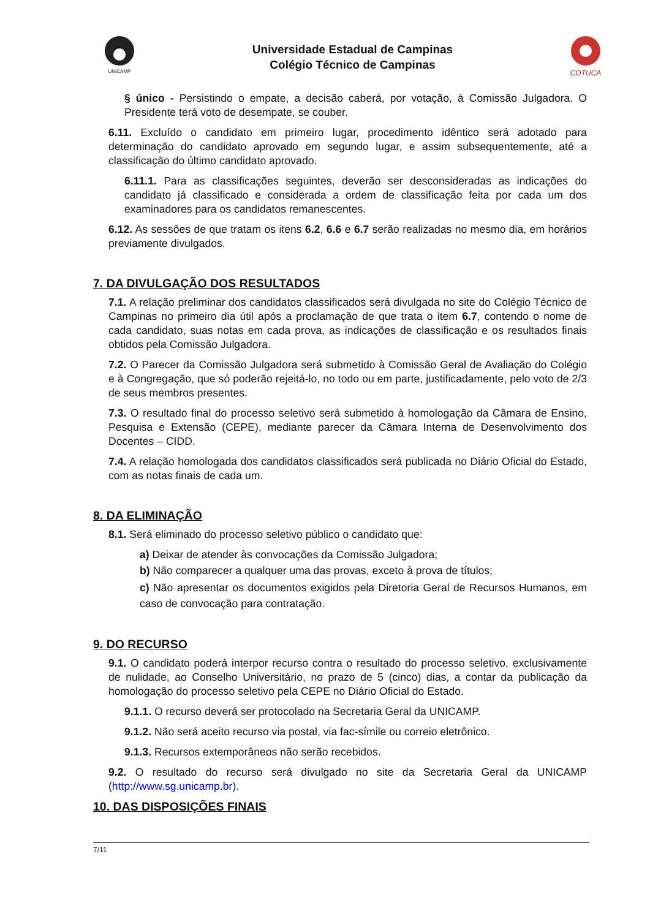UNICAMP
Universidade Estadual de Campinas
Colégio Técnico de Campinas
COTUCA
§ único - Persistindo o empate, a decisão caberá, por votação, à Comissão Julgadora. O Presidente terá voto de desempate, se couber.
6.11. Excluído o candidato em primeiro lugar, procedimento idêntico será adotado para determinação do candidato aprovado em segundo lugar, e assim subsequentemente, até a classificação do último candidato aprovado.
6.11.1. Para as classificações seguintes, deverão ser desconsideradas as indicações do candidato já classificado e considerada a ordem de classificação feita por cada um dos examinadores para os candidatos remanescentes.
6.12. As sessões de que tratam os itens 6.2, 6.6 e 6.7 serão realizadas no mesmo dia, em horários previamente divulgados.
7. DA DIVULGAÇÃO DOS RESULTADOS
7.1. A relação preliminar dos candidatos classificados será divulgada no site do Colégio Técnico de Campinas no primeiro dia útil após a proclamação de que trata o item 6.7, contendo o nome de cada candidato, suas notas em cada prova, as indicações de classificação e os resultados finais obtidos pela Comissão Julgadora.
7.2. O Parecer da Comissão Julgadora será submetido à Comissão Geral de Avaliação do Colégio e à Congregação, que só poderão rejeitá-lo, no todo ou em parte, justificadamente, pelo voto de 2/3 de seus membros presentes.
7.3. O resultado final do processo seletivo será submetido à homologação da Câmara de Ensino, Pesquisa e Extensão (CEPE), mediante parecer da Câmara Interna de Desenvolvimento dos Docentes – CIDD.
7.4. A relação homologada dos candidatos classificados será publicada no Diário Oficial do Estado, com as notas finais de cada um.
8. DA ELIMINAÇÃO
8.1. Será eliminado do processo seletivo público o candidato que:
a) Deixar de atender às convocações da Comissão Julgadora;
b) Não comparecer a qualquer uma das provas, exceto à prova de títulos;
c) Não apresentar os documentos exigidos pela Diretoria Geral de Recursos Humanos, em caso de convocação para contratação.
9. DO RECURSO
9.1. O candidato poderá interpor recurso contra o resultado do processo seletivo, exclusivamente de nulidade, ao Conselho Universitário, no prazo de 5 (cinco) dias, a contar da publicação da homologação do processo seletivo pela CEPE no Diário Oficial do Estado.
9.1.1. O recurso deverá ser protocolado na Secretaria Geral da UNICAMP.
9.1.2. Não será aceito recurso via postal, via fac-símile ou correio eletrônico.
9.1.3. Recursos extemporâneos não serão recebidos.
9.2. O resultado do recurso será divulgado no site da Secretaria Geral da UNICAMP (http://www.sg.unicamp.br).
10. DAS DISPOSIÇÕES FINAIS
7/11